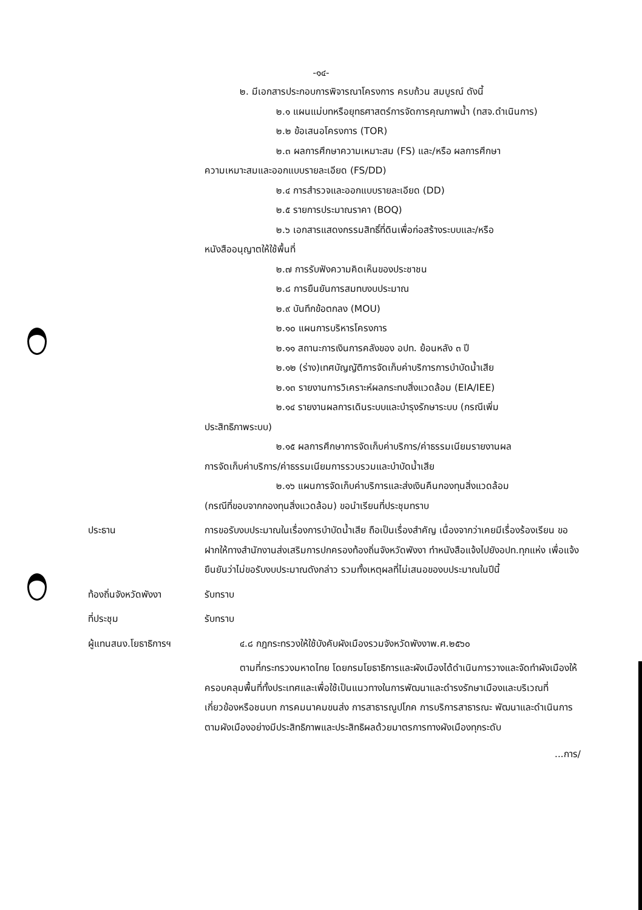-๑๔-
๒. มีเอกสารประกอบการพิจารณาโครงการ ครบถ้วน สมบูรณ์ ดังนี้
๒.๑ แผนแม่บทหรือยุทธศาสตร์การจัดการคุณภาพน้ำ (ทสจ.ดำเนินการ)
๒.๒ ข้อเสนอโครงการ (TOR)
๒.๓ ผลการศึกษาความเหมาะสม (FS) และ/หรือ ผลการศึกษา
ความเหมาะสมและออกแบบรายละเอียด (FS/DD)
๒.๔ การสำรวจและออกแบบรายละเอียด (DD)
๒.๕ รายการประมาณราคา (BOQ)
๒.๖ เอกสารแสดงกรรมสิทธิ์ที่ดินเพื่อก่อสร้างระบบและ/หรือ
หนังสืออนุญาตให้ใช้พื้นที่
๒.๗ การรับฟังความคิดเห็นของประชาชน
๒.๘ การยืนยันการสมทบงบประมาณ
๒.๙ บันทึกข้อตกลง (MOU)
๒.๑๐ แผนการบริหารโครงการ
๒.๑๑ สถานะการเงินการคลังของ อปท. ย้อนหลัง ๓ ปี
๒.๑๒ (ร่าง)เทศบัญญัติการจัดเก็บค่าบริการการบำบัดน้ำเสีย
๒.๑๓ รายงานการวิเคราะห์ผลกระทบสิ่งแวดล้อม (EIA/IEE)
๒.๑๔ รายงานผลการเดินระบบและบำรุงรักษาระบบ (กรณีเพิ่ม
ประสิทธิภาพระบบ)
๒.๑๕ ผลการศึกษาการจัดเก็บค่าบริการ/ค่าธรรมเนียมรายงานผล
การจัดเก็บค่าบริการ/ค่าธรรมเนียมการรวบรวมและบำบัดน้ำเสีย
๒.๑๖ แผนการจัดเก็บค่าบริการและส่งเงินคืนกองทุนสิ่งแวดล้อม
(กรณีที่ขอบจากกองทุนสิ่งแวดล้อม) ขอนำเรียนที่ประชุมทราบ
ประธาน การขอรับงบประมาณในเรื่องการบำบัดน้ำเสีย ถือเป็นเรื่องสำคัญ เนื่องจากว่าเคยมีเรื่องร้องเรียน ขอฝากให้ทางสำนักงานส่งเสริมการปกครองท้องถิ่นจังหวัดพังงา ทำหนังสือแจ้งไปยังอปท.ทุกแห่ง เพื่อแจ้งยืนยันว่าไม่ขอรับงบประมาณดังกล่าว รวมทั้งเหตุผลที่ไม่เสนอของบประมาณในปีนี้
ท้องถิ่นจังหวัดพังงา รับทราบ
ที่ประชุม รับทราบ
ผู้แทนสนง.โยธาธิการฯ ๔.๘ กฎกระทรวงให้ใช้บังคับผังเมืองรวมจังหวัดพังงาพ.ศ.๒๕๖๐
ตามที่กระทรวงมหาดไทย โดยกรมโยธาธิการและผังเมืองได้ดำเนินการวางและจัดทำผังเมืองให้ครอบคลุมพื้นที่ทั้งประเทศและเพื่อใช้เป็นแนวทางในการพัฒนาและดำรงรักษาเมืองและบริเวณที่เกี่ยวข้องหรือชนบท การคมนาคมขนส่ง การสาธารณูปโภค การบริการสาธารณะ พัฒนาและดำเนินการตามผังเมืองอย่างมีประสิทธิภาพและประสิทธิผลด้วยมาตรการทางผังเมืองทุกระดับ
/การ...